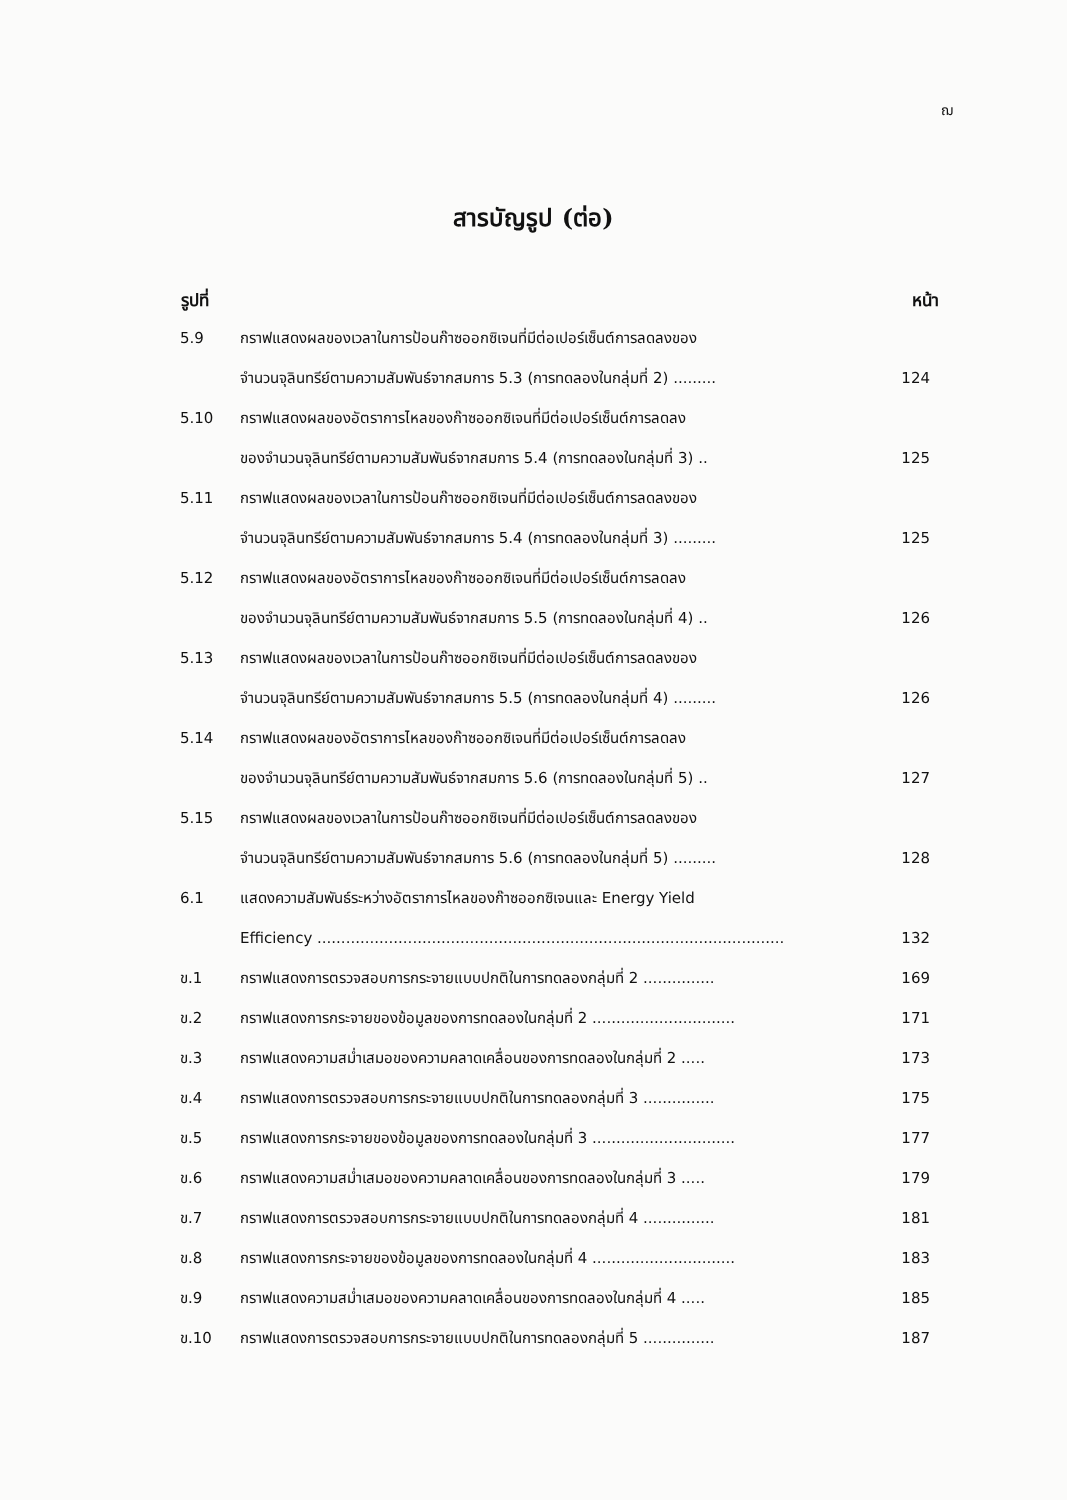ฌ
สารบัญรูป (ต่อ)
| รูปที่ | | หน้า |
| --- | --- | --- |
| 5.9 | กราฟแสดงผลของเวลาในการป้อนก๊าซออกซิเจนที่มีต่อเปอร์เซ็นต์การลดลงของ | |
| | จำนวนจุลินทรีย์ตามความสัมพันธ์จากสมการ 5.3 (การทดลองในกลุ่มที่ 2) ......... | 124 |
| 5.10 | กราฟแสดงผลของอัตราการไหลของก๊าซออกซิเจนที่มีต่อเปอร์เซ็นต์การลดลง | |
| | ของจำนวนจุลินทรีย์ตามความสัมพันธ์จากสมการ 5.4 (การทดลองในกลุ่มที่ 3) .. | 125 |
| 5.11 | กราฟแสดงผลของเวลาในการป้อนก๊าซออกซิเจนที่มีต่อเปอร์เซ็นต์การลดลงของ | |
| | จำนวนจุลินทรีย์ตามความสัมพันธ์จากสมการ 5.4 (การทดลองในกลุ่มที่ 3) ......... | 125 |
| 5.12 | กราฟแสดงผลของอัตราการไหลของก๊าซออกซิเจนที่มีต่อเปอร์เซ็นต์การลดลง | |
| | ของจำนวนจุลินทรีย์ตามความสัมพันธ์จากสมการ 5.5 (การทดลองในกลุ่มที่ 4) .. | 126 |
| 5.13 | กราฟแสดงผลของเวลาในการป้อนก๊าซออกซิเจนที่มีต่อเปอร์เซ็นต์การลดลงของ | |
| | จำนวนจุลินทรีย์ตามความสัมพันธ์จากสมการ 5.5 (การทดลองในกลุ่มที่ 4) ......... | 126 |
| 5.14 | กราฟแสดงผลของอัตราการไหลของก๊าซออกซิเจนที่มีต่อเปอร์เซ็นต์การลดลง | |
| | ของจำนวนจุลินทรีย์ตามความสัมพันธ์จากสมการ 5.6 (การทดลองในกลุ่มที่ 5) .. | 127 |
| 5.15 | กราฟแสดงผลของเวลาในการป้อนก๊าซออกซิเจนที่มีต่อเปอร์เซ็นต์การลดลงของ | |
| | จำนวนจุลินทรีย์ตามความสัมพันธ์จากสมการ 5.6 (การทดลองในกลุ่มที่ 5) ......... | 128 |
| 6.1 | แสดงความสัมพันธ์ระหว่างอัตราการไหลของก๊าซออกซิเจนและ Energy Yield | |
| | Efficiency .................................................................................................. | 132 |
| ข.1 | กราฟแสดงการตรวจสอบการกระจายแบบปกติในการทดลองกลุ่มที่ 2 ............... | 169 |
| ข.2 | กราฟแสดงการกระจายของข้อมูลของการทดลองในกลุ่มที่ 2 .............................. | 171 |
| ข.3 | กราฟแสดงความสม่ำเสมอของความคลาดเคลื่อนของการทดลองในกลุ่มที่ 2 ..... | 173 |
| ข.4 | กราฟแสดงการตรวจสอบการกระจายแบบปกติในการทดลองกลุ่มที่ 3 ............... | 175 |
| ข.5 | กราฟแสดงการกระจายของข้อมูลของการทดลองในกลุ่มที่ 3 .............................. | 177 |
| ข.6 | กราฟแสดงความสม่ำเสมอของความคลาดเคลื่อนของการทดลองในกลุ่มที่ 3 ..... | 179 |
| ข.7 | กราฟแสดงการตรวจสอบการกระจายแบบปกติในการทดลองกลุ่มที่ 4 ............... | 181 |
| ข.8 | กราฟแสดงการกระจายของข้อมูลของการทดลองในกลุ่มที่ 4 .............................. | 183 |
| ข.9 | กราฟแสดงความสม่ำเสมอของความคลาดเคลื่อนของการทดลองในกลุ่มที่ 4 ..... | 185 |
| ข.10 | กราฟแสดงการตรวจสอบการกระจายแบบปกติในการทดลองกลุ่มที่ 5 ............... | 187 |